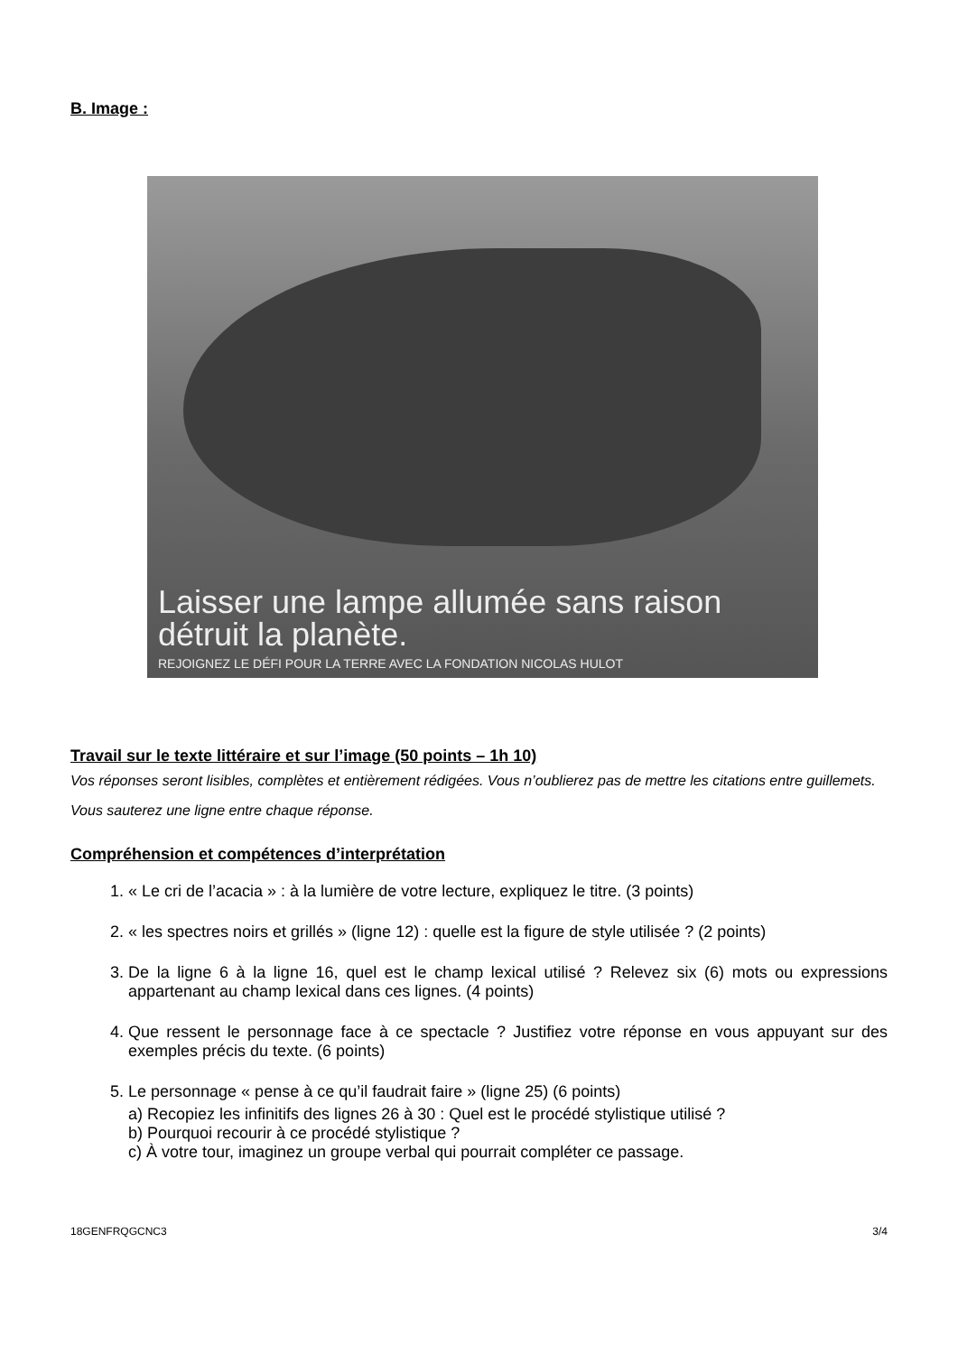B. Image :
Laisser une lampe allumée sans raison
détruit la planète.
REJOIGNEZ LE DÉFI POUR LA TERRE AVEC LA FONDATION NICOLAS HULOT
Travail sur le texte littéraire et sur l’image (50 points – 1h 10)
Vos réponses seront lisibles, complètes et entièrement rédigées. Vous n’oublierez pas de mettre les citations entre guillemets. Vous sauterez une ligne entre chaque réponse.
Compréhension et compétences d’interprétation
1. « Le cri de l’acacia » : à la lumière de votre lecture, expliquez le titre. (3 points)
2. « les spectres noirs et grillés » (ligne 12) : quelle est la figure de style utilisée ? (2 points)
3. De la ligne 6 à la ligne 16, quel est le champ lexical utilisé ? Relevez six (6) mots ou expressions appartenant au champ lexical dans ces lignes. (4 points)
4. Que ressent le personnage face à ce spectacle ? Justifiez votre réponse en vous appuyant sur des exemples précis du texte. (6 points)
5. Le personnage « pense à ce qu’il faudrait faire » (ligne 25) (6 points)
a) Recopiez les infinitifs des lignes 26 à 30 : Quel est le procédé stylistique utilisé ?
b) Pourquoi recourir à ce procédé stylistique ?
c) À votre tour, imaginez un groupe verbal qui pourrait compléter ce passage.
18GENFRQGCNC3 3/4